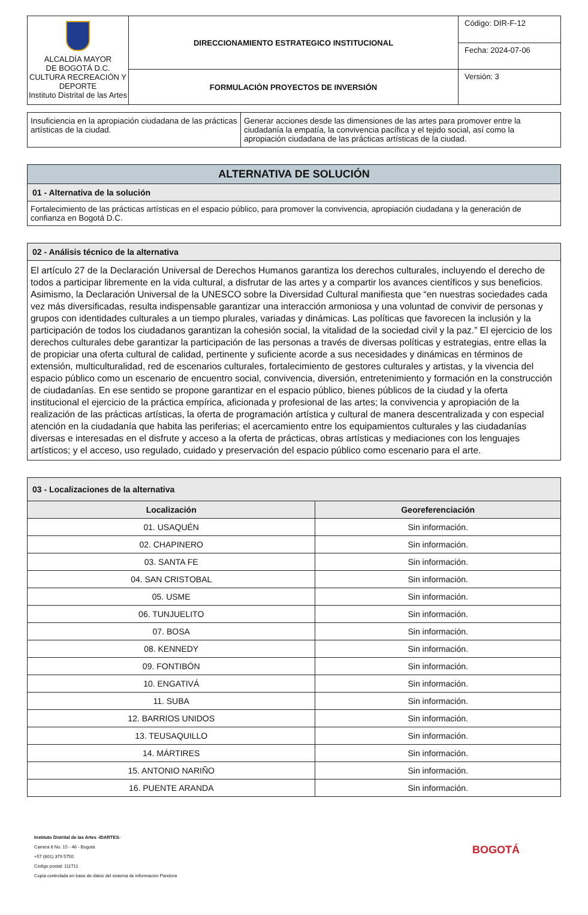| ALCALDÍA MAYOR DE BOGOTÁ D.C. CULTURA RECREACIÓN Y DEPORTE Instituto Distrital de las Artes | DIRECCIONAMIENTO ESTRATEGICO INSTITUCIONAL | Código: DIR-F-12 |
| | | Fecha: 2024-07-06 |
| | FORMULACIÓN PROYECTOS DE INVERSIÓN | Versión: 3 |
| Insuficiencia en la apropiación ciudadana de las prácticas artísticas de la ciudad. | Generar acciones desde las dimensiones de las artes para promover entre la ciudadanía la empatía, la convivencia pacífica y el tejido social, así como la apropiación ciudadana de las prácticas artísticas de la ciudad. |
| ALTERNATIVA DE SOLUCIÓN |
| 01 - Alternativa de la solución |
| Fortalecimiento de las prácticas artísticas en el espacio público, para promover la convivencia, apropiación ciudadana y la generación de confianza en Bogotá D.C. |
| 02 - Análisis técnico de la alternativa |
| El artículo 27 de la Declaración Universal de Derechos Humanos garantiza los derechos culturales, incluyendo el derecho de todos a participar libremente en la vida cultural, a disfrutar de las artes y a compartir los avances científicos y sus beneficios. Asimismo, la Declaración Universal de la UNESCO sobre la Diversidad Cultural manifiesta que “en nuestras sociedades cada vez más diversificadas, resulta indispensable garantizar una interacción armoniosa y una voluntad de convivir de personas y grupos con identidades culturales a un tiempo plurales, variadas y dinámicas. Las políticas que favorecen la inclusión y la participación de todos los ciudadanos garantizan la cohesión social, la vitalidad de la sociedad civil y la paz.” El ejercicio de los derechos culturales debe garantizar la participación de las personas a través de diversas políticas y estrategias, entre ellas la de propiciar una oferta cultural de calidad, pertinente y suficiente acorde a sus necesidades y dinámicas en términos de extensión, multiculturalidad, red de escenarios culturales, fortalecimiento de gestores culturales y artistas, y la vivencia del espacio público como un escenario de encuentro social, convivencia, diversión, entretenimiento y formación en la construcción de ciudadanías. En ese sentido se propone garantizar en el espacio público, bienes públicos de la ciudad y la oferta institucional el ejercicio de la práctica empírica, aficionada y profesional de las artes; la convivencia y apropiación de la realización de las prácticas artísticas, la oferta de programación artística y cultural de manera descentralizada y con especial atención en la ciudadanía que habita las periferias; el acercamiento entre los equipamientos culturales y las ciudadanías diversas e interesadas en el disfrute y acceso a la oferta de prácticas, obras artísticas y mediaciones con los lenguajes artísticos; y el acceso, uso regulado, cuidado y preservación del espacio público como escenario para el arte. |
| 03 - Localizaciones de la alternativa | |
| Localización | Georeferenciación |
| 01. USAQUÉN | Sin información. |
| 02. CHAPINERO | Sin información. |
| 03. SANTA FE | Sin información. |
| 04. SAN CRISTOBAL | Sin información. |
| 05. USME | Sin información. |
| 06. TUNJUELITO | Sin información. |
| 07. BOSA | Sin información. |
| 08. KENNEDY | Sin información. |
| 09. FONTIBÓN | Sin información. |
| 10. ENGATIVÁ | Sin información. |
| 11. SUBA | Sin información. |
| 12. BARRIOS UNIDOS | Sin información. |
| 13. TEUSAQUILLO | Sin información. |
| 14. MÁRTIRES | Sin información. |
| 15. ANTONIO NARIÑO | Sin información. |
| 16. PUENTE ARANDA | Sin información. |
Instituto Distrital de las Artes -IDARTES-
Carrera 8 No. 15 - 46 - Bogotá
+57 (601) 379 5750
Código postal: 111711
Copia controlada en base de datos del sistema de información Pandora
BOGOTÁ